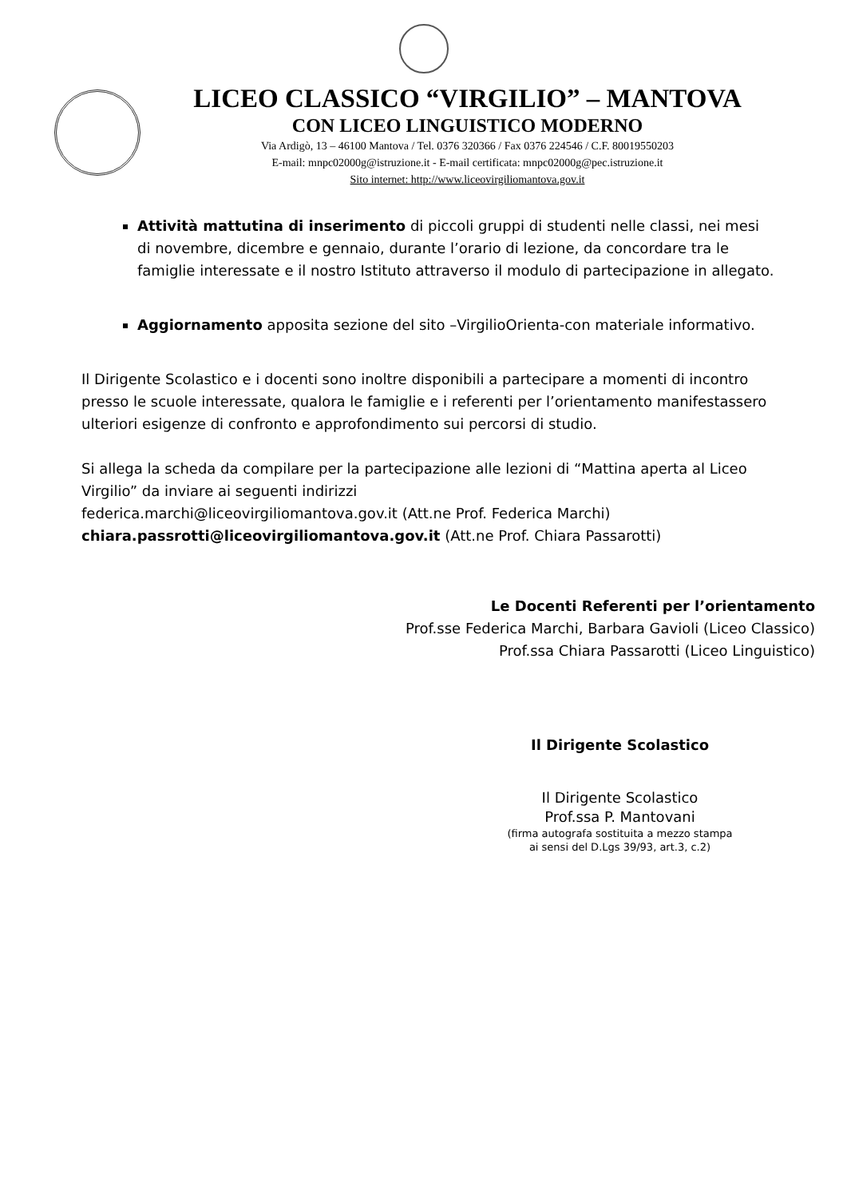LICEO CLASSICO “VIRGILIO” – MANTOVA
CON LICEO LINGUISTICO MODERNO
Via Ardigò, 13 – 46100 Mantova / Tel. 0376 320366 / Fax 0376 224546 / C.F. 80019550203
E-mail: mnpc02000g@istruzione.it - E-mail certificata: mnpc02000g@pec.istruzione.it
Sito internet: http://www.liceovirgiliomantova.gov.it
Attività mattutina di inserimento di piccoli gruppi di studenti nelle classi, nei mesi di novembre, dicembre e gennaio, durante l’orario di lezione, da concordare tra le famiglie interessate e il nostro Istituto attraverso il modulo di partecipazione in allegato.
Aggiornamento apposita sezione del sito –VirgilioOrienta-con materiale informativo.
Il Dirigente Scolastico e i docenti sono inoltre disponibili a partecipare a momenti di incontro presso le scuole interessate, qualora le famiglie e i referenti per l’orientamento manifestassero ulteriori esigenze di confronto e approfondimento sui percorsi di studio.
Si allega la scheda da compilare per la partecipazione alle lezioni di “Mattina aperta al Liceo Virgilio” da inviare ai seguenti indirizzi
federica.marchi@liceovirgiliomantova.gov.it (Att.ne Prof. Federica Marchi)
chiara.passrotti@liceovirgiliomantova.gov.it (Att.ne Prof. Chiara Passarotti)
Le Docenti Referenti per l’orientamento
Prof.sse Federica Marchi, Barbara Gavioli (Liceo Classico)
Prof.ssa Chiara Passarotti (Liceo Linguistico)
Il Dirigente Scolastico
Il Dirigente Scolastico
Prof.ssa P. Mantovani
(firma autografa sostituita a mezzo stampa
ai sensi del D.Lgs 39/93, art.3, c.2)